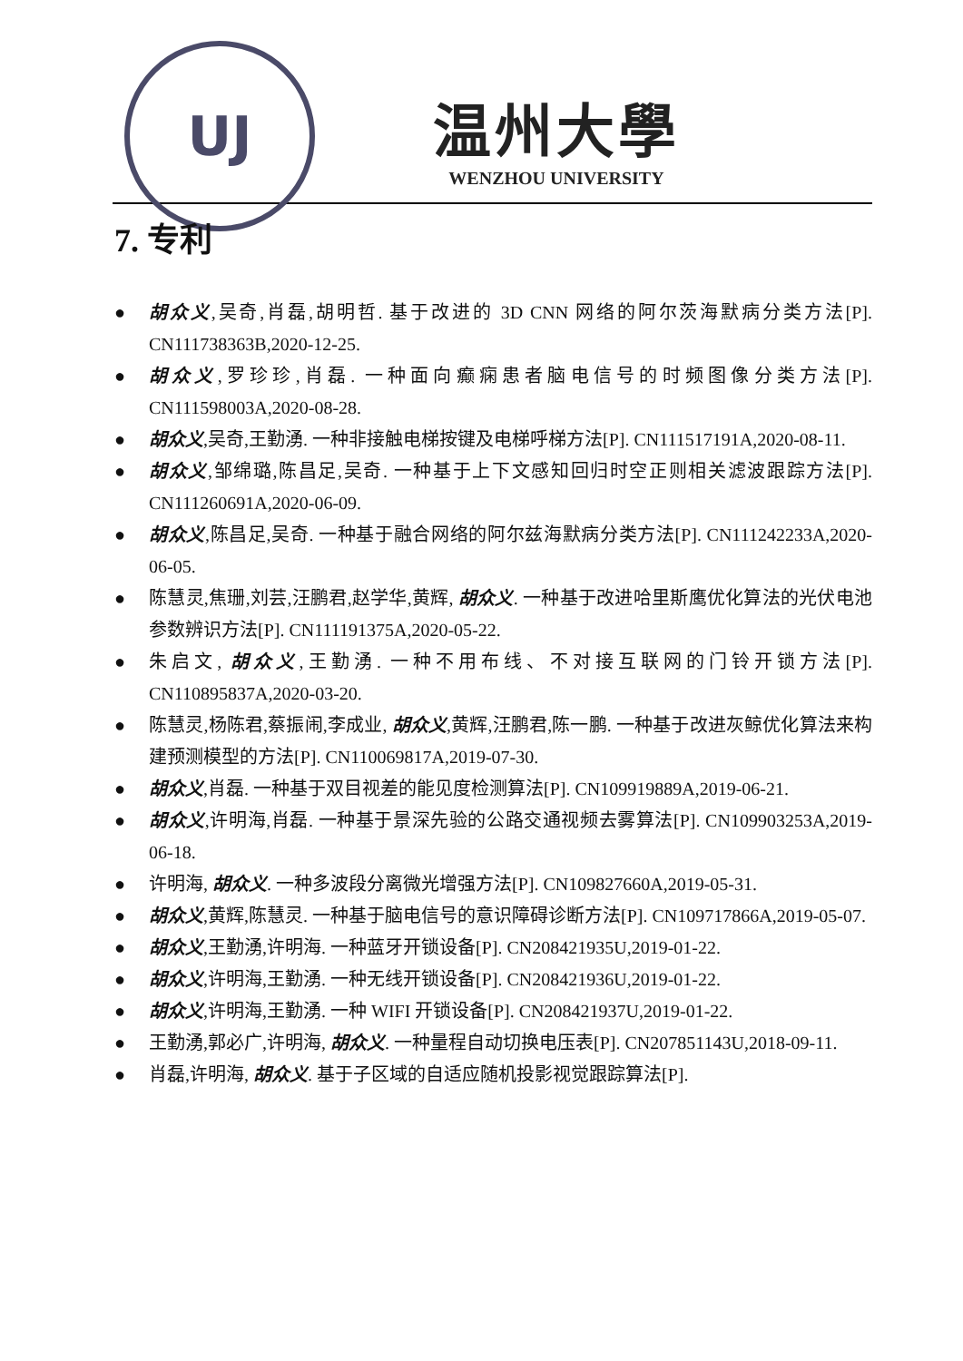UJ
温州大學
WENZHOU UNIVERSITY
7. 专利
胡众义,吴奇,肖磊,胡明哲. 基于改进的 3D CNN 网络的阿尔茨海默病分类方法[P]. CN111738363B,2020-12-25.
胡众义,罗珍珍,肖磊. 一种面向癫痫患者脑电信号的时频图像分类方法[P]. CN111598003A,2020-08-28.
胡众义,吴奇,王勤湧. 一种非接触电梯按键及电梯呼梯方法[P]. CN111517191A,2020-08-11.
胡众义,邹绵璐,陈昌足,吴奇. 一种基于上下文感知回归时空正则相关滤波跟踪方法[P]. CN111260691A,2020-06-09.
胡众义,陈昌足,吴奇. 一种基于融合网络的阿尔兹海默病分类方法[P]. CN111242233A,2020-06-05.
陈慧灵,焦珊,刘芸,汪鹏君,赵学华,黄辉, 胡众义. 一种基于改进哈里斯鹰优化算法的光伏电池参数辨识方法[P]. CN111191375A,2020-05-22.
朱启文, 胡众义,王勤湧. 一种不用布线、不对接互联网的门铃开锁方法[P]. CN110895837A,2020-03-20.
陈慧灵,杨陈君,蔡振闹,李成业, 胡众义,黄辉,汪鹏君,陈一鹏. 一种基于改进灰鲸优化算法来构建预测模型的方法[P]. CN110069817A,2019-07-30.
胡众义,肖磊. 一种基于双目视差的能见度检测算法[P]. CN109919889A,2019-06-21.
胡众义,许明海,肖磊. 一种基于景深先验的公路交通视频去雾算法[P]. CN109903253A,2019-06-18.
许明海, 胡众义. 一种多波段分离微光增强方法[P]. CN109827660A,2019-05-31.
胡众义,黄辉,陈慧灵. 一种基于脑电信号的意识障碍诊断方法[P]. CN109717866A,2019-05-07.
胡众义,王勤湧,许明海. 一种蓝牙开锁设备[P]. CN208421935U,2019-01-22.
胡众义,许明海,王勤湧. 一种无线开锁设备[P]. CN208421936U,2019-01-22.
胡众义,许明海,王勤湧. 一种 WIFI 开锁设备[P]. CN208421937U,2019-01-22.
王勤湧,郭必广,许明海, 胡众义. 一种量程自动切换电压表[P]. CN207851143U,2018-09-11.
肖磊,许明海, 胡众义. 基于子区域的自适应随机投影视觉跟踪算法[P].